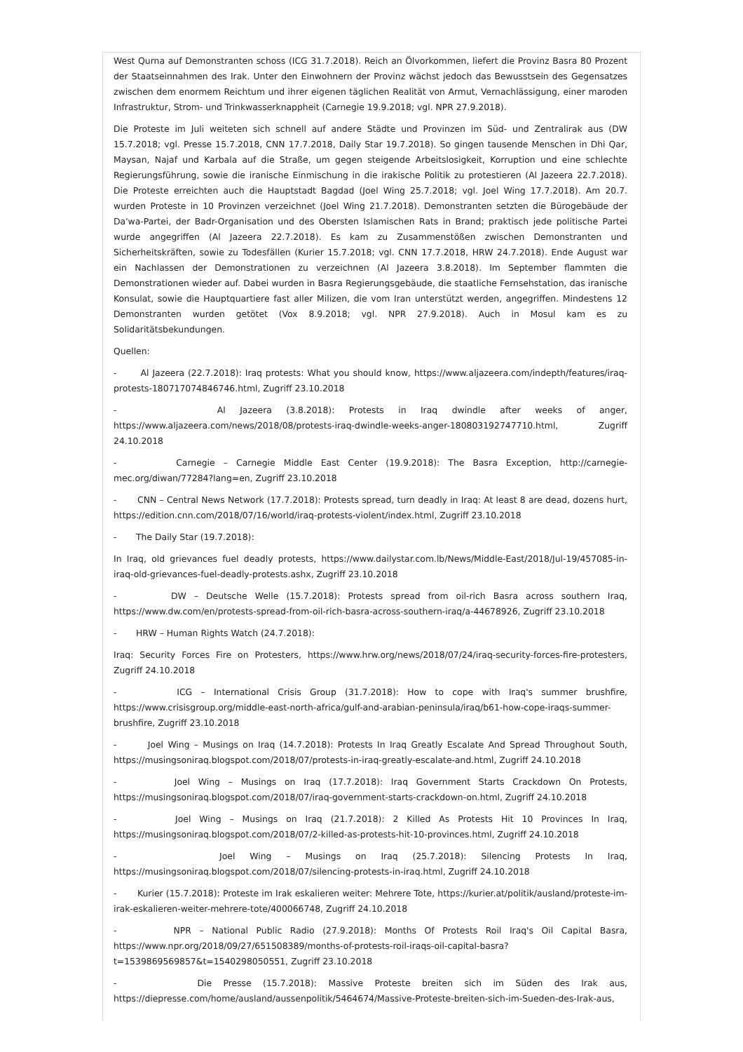West Qurna auf Demonstranten schoss (ICG 31.7.2018). Reich an Ölvorkommen, liefert die Provinz Basra 80 Prozent der Staatseinnahmen des Irak. Unter den Einwohnern der Provinz wächst jedoch das Bewusstsein des Gegensatzes zwischen dem enormem Reichtum und ihrer eigenen täglichen Realität von Armut, Vernachlässigung, einer maroden Infrastruktur, Strom- und Trinkwasserknappheit (Carnegie 19.9.2018; vgl. NPR 27.9.2018).
Die Proteste im Juli weiteten sich schnell auf andere Städte und Provinzen im Süd- und Zentralirak aus (DW 15.7.2018; vgl. Presse 15.7.2018, CNN 17.7.2018, Daily Star 19.7.2018). So gingen tausende Menschen in Dhi Qar, Maysan, Najaf und Karbala auf die Straße, um gegen steigende Arbeitslosigkeit, Korruption und eine schlechte Regierungsführung, sowie die iranische Einmischung in die irakische Politik zu protestieren (Al Jazeera 22.7.2018). Die Proteste erreichten auch die Hauptstadt Bagdad (Joel Wing 25.7.2018; vgl. Joel Wing 17.7.2018). Am 20.7. wurden Proteste in 10 Provinzen verzeichnet (Joel Wing 21.7.2018). Demonstranten setzten die Bürogebäude der Da'wa-Partei, der Badr-Organisation und des Obersten Islamischen Rats in Brand; praktisch jede politische Partei wurde angegriffen (Al Jazeera 22.7.2018). Es kam zu Zusammenstößen zwischen Demonstranten und Sicherheitskräften, sowie zu Todesfällen (Kurier 15.7.2018; vgl. CNN 17.7.2018, HRW 24.7.2018). Ende August war ein Nachlassen der Demonstrationen zu verzeichnen (Al Jazeera 3.8.2018). Im September flammten die Demonstrationen wieder auf. Dabei wurden in Basra Regierungsgebäude, die staatliche Fernsehstation, das iranische Konsulat, sowie die Hauptquartiere fast aller Milizen, die vom Iran unterstützt werden, angegriffen. Mindestens 12 Demonstranten wurden getötet (Vox 8.9.2018; vgl. NPR 27.9.2018). Auch in Mosul kam es zu Solidaritätsbekundungen.
Quellen:
- Al Jazeera (22.7.2018): Iraq protests: What you should know, https://www.aljazeera.com/indepth/features/iraq-protests-180717074846746.html, Zugriff 23.10.2018
- Al Jazeera (3.8.2018): Protests in Iraq dwindle after weeks of anger, https://www.aljazeera.com/news/2018/08/protests-iraq-dwindle-weeks-anger-180803192747710.html, Zugriff 24.10.2018
- Carnegie – Carnegie Middle East Center (19.9.2018): The Basra Exception, http://carnegie-mec.org/diwan/77284?lang=en, Zugriff 23.10.2018
- CNN – Central News Network (17.7.2018): Protests spread, turn deadly in Iraq: At least 8 are dead, dozens hurt, https://edition.cnn.com/2018/07/16/world/iraq-protests-violent/index.html, Zugriff 23.10.2018
- The Daily Star (19.7.2018):
In Iraq, old grievances fuel deadly protests, https://www.dailystar.com.lb/News/Middle-East/2018/Jul-19/457085-in-iraq-old-grievances-fuel-deadly-protests.ashx, Zugriff 23.10.2018
- DW – Deutsche Welle (15.7.2018): Protests spread from oil-rich Basra across southern Iraq, https://www.dw.com/en/protests-spread-from-oil-rich-basra-across-southern-iraq/a-44678926, Zugriff 23.10.2018
- HRW – Human Rights Watch (24.7.2018):
Iraq: Security Forces Fire on Protesters, https://www.hrw.org/news/2018/07/24/iraq-security-forces-fire-protesters, Zugriff 24.10.2018
- ICG – International Crisis Group (31.7.2018): How to cope with Iraq's summer brushfire, https://www.crisisgroup.org/middle-east-north-africa/gulf-and-arabian-peninsula/iraq/b61-how-cope-iraqs-summer-brushfire, Zugriff 23.10.2018
- Joel Wing – Musings on Iraq (14.7.2018): Protests In Iraq Greatly Escalate And Spread Throughout South, https://musingsoniraq.blogspot.com/2018/07/protests-in-iraq-greatly-escalate-and.html, Zugriff 24.10.2018
- Joel Wing – Musings on Iraq (17.7.2018): Iraq Government Starts Crackdown On Protests, https://musingsoniraq.blogspot.com/2018/07/iraq-government-starts-crackdown-on.html, Zugriff 24.10.2018
- Joel Wing – Musings on Iraq (21.7.2018): 2 Killed As Protests Hit 10 Provinces In Iraq, https://musingsoniraq.blogspot.com/2018/07/2-killed-as-protests-hit-10-provinces.html, Zugriff 24.10.2018
- Joel Wing – Musings on Iraq (25.7.2018): Silencing Protests In Iraq, https://musingsoniraq.blogspot.com/2018/07/silencing-protests-in-iraq.html, Zugriff 24.10.2018
- Kurier (15.7.2018): Proteste im Irak eskalieren weiter: Mehrere Tote, https://kurier.at/politik/ausland/proteste-im-irak-eskalieren-weiter-mehrere-tote/400066748, Zugriff 24.10.2018
- NPR – National Public Radio (27.9.2018): Months Of Protests Roil Iraq's Oil Capital Basra, https://www.npr.org/2018/09/27/651508389/months-of-protests-roil-iraqs-oil-capital-basra?t=1539869569857&t=1540298050551, Zugriff 23.10.2018
- Die Presse (15.7.2018): Massive Proteste breiten sich im Süden des Irak aus, https://diepresse.com/home/ausland/aussenpolitik/5464674/Massive-Proteste-breiten-sich-im-Sueden-des-Irak-aus,